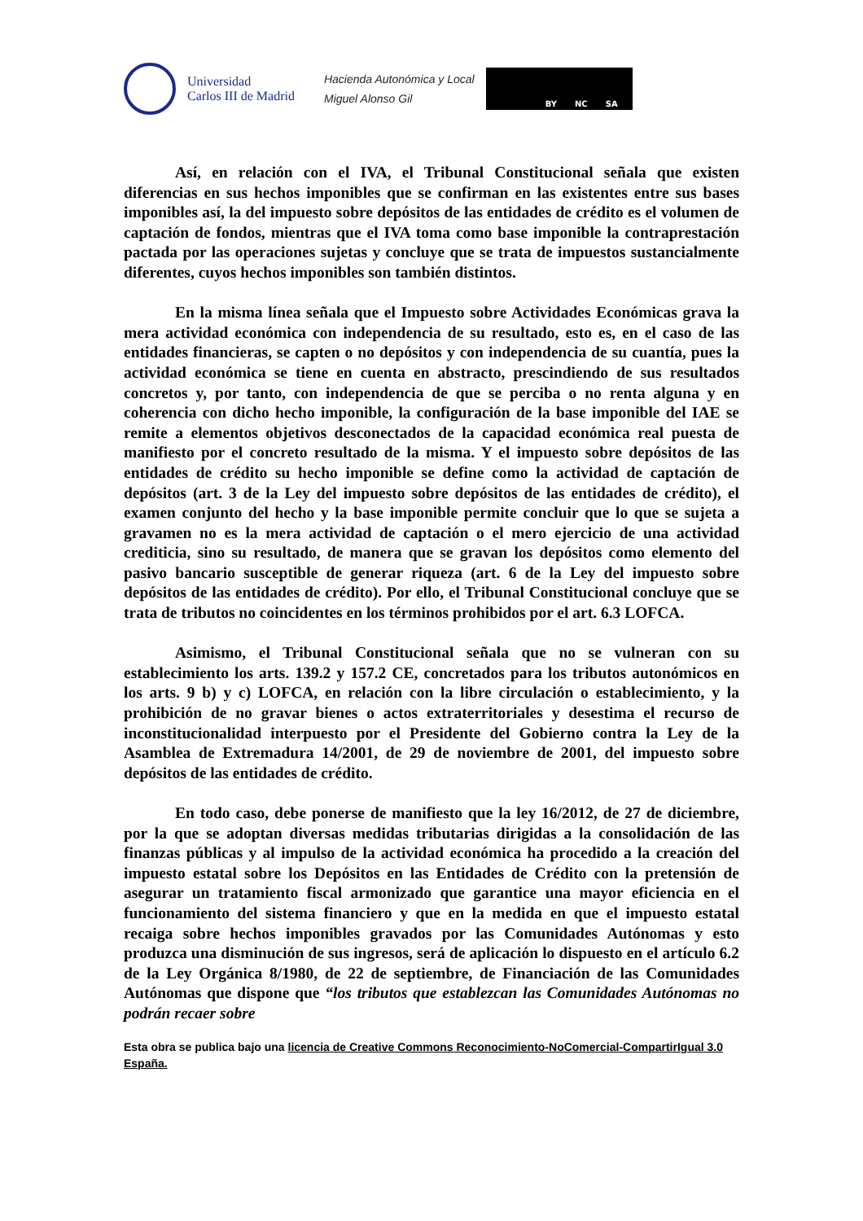Universidad
Carlos III de Madrid
Hacienda Autonómica y Local
Miguel Alonso Gil
BY NC SA
Así, en relación con el IVA, el Tribunal Constitucional señala que existen diferencias en sus hechos imponibles que se confirman en las existentes entre sus bases imponibles así, la del impuesto sobre depósitos de las entidades de crédito es el volumen de captación de fondos, mientras que el IVA toma como base imponible la contraprestación pactada por las operaciones sujetas y concluye que se trata de impuestos sustancialmente diferentes, cuyos hechos imponibles son también distintos.
En la misma línea señala que el Impuesto sobre Actividades Económicas grava la mera actividad económica con independencia de su resultado, esto es, en el caso de las entidades financieras, se capten o no depósitos y con independencia de su cuantía, pues la actividad económica se tiene en cuenta en abstracto, prescindiendo de sus resultados concretos y, por tanto, con independencia de que se perciba o no renta alguna y en coherencia con dicho hecho imponible, la configuración de la base imponible del IAE se remite a elementos objetivos desconectados de la capacidad económica real puesta de manifiesto por el concreto resultado de la misma. Y el impuesto sobre depósitos de las entidades de crédito su hecho imponible se define como la actividad de captación de depósitos (art. 3 de la Ley del impuesto sobre depósitos de las entidades de crédito), el examen conjunto del hecho y la base imponible permite concluir que lo que se sujeta a gravamen no es la mera actividad de captación o el mero ejercicio de una actividad crediticia, sino su resultado, de manera que se gravan los depósitos como elemento del pasivo bancario susceptible de generar riqueza (art. 6 de la Ley del impuesto sobre depósitos de las entidades de crédito). Por ello, el Tribunal Constitucional concluye que se trata de tributos no coincidentes en los términos prohibidos por el art. 6.3 LOFCA.
Asimismo, el Tribunal Constitucional señala que no se vulneran con su establecimiento los arts. 139.2 y 157.2 CE, concretados para los tributos autonómicos en los arts. 9 b) y c) LOFCA, en relación con la libre circulación o establecimiento, y la prohibición de no gravar bienes o actos extraterritoriales y desestima el recurso de inconstitucionalidad interpuesto por el Presidente del Gobierno contra la Ley de la Asamblea de Extremadura 14/2001, de 29 de noviembre de 2001, del impuesto sobre depósitos de las entidades de crédito.
En todo caso, debe ponerse de manifiesto que la ley 16/2012, de 27 de diciembre, por la que se adoptan diversas medidas tributarias dirigidas a la consolidación de las finanzas públicas y al impulso de la actividad económica ha procedido a la creación del impuesto estatal sobre los Depósitos en las Entidades de Crédito con la pretensión de asegurar un tratamiento fiscal armonizado que garantice una mayor eficiencia en el funcionamiento del sistema financiero y que en la medida en que el impuesto estatal recaiga sobre hechos imponibles gravados por las Comunidades Autónomas y esto produzca una disminución de sus ingresos, será de aplicación lo dispuesto en el artículo 6.2 de la Ley Orgánica 8/1980, de 22 de septiembre, de Financiación de las Comunidades Autónomas que dispone que “los tributos que establezcan las Comunidades Autónomas no podrán recaer sobre
Esta obra se publica bajo una licencia de Creative Commons Reconocimiento-NoComercial-CompartirIgual 3.0 España.